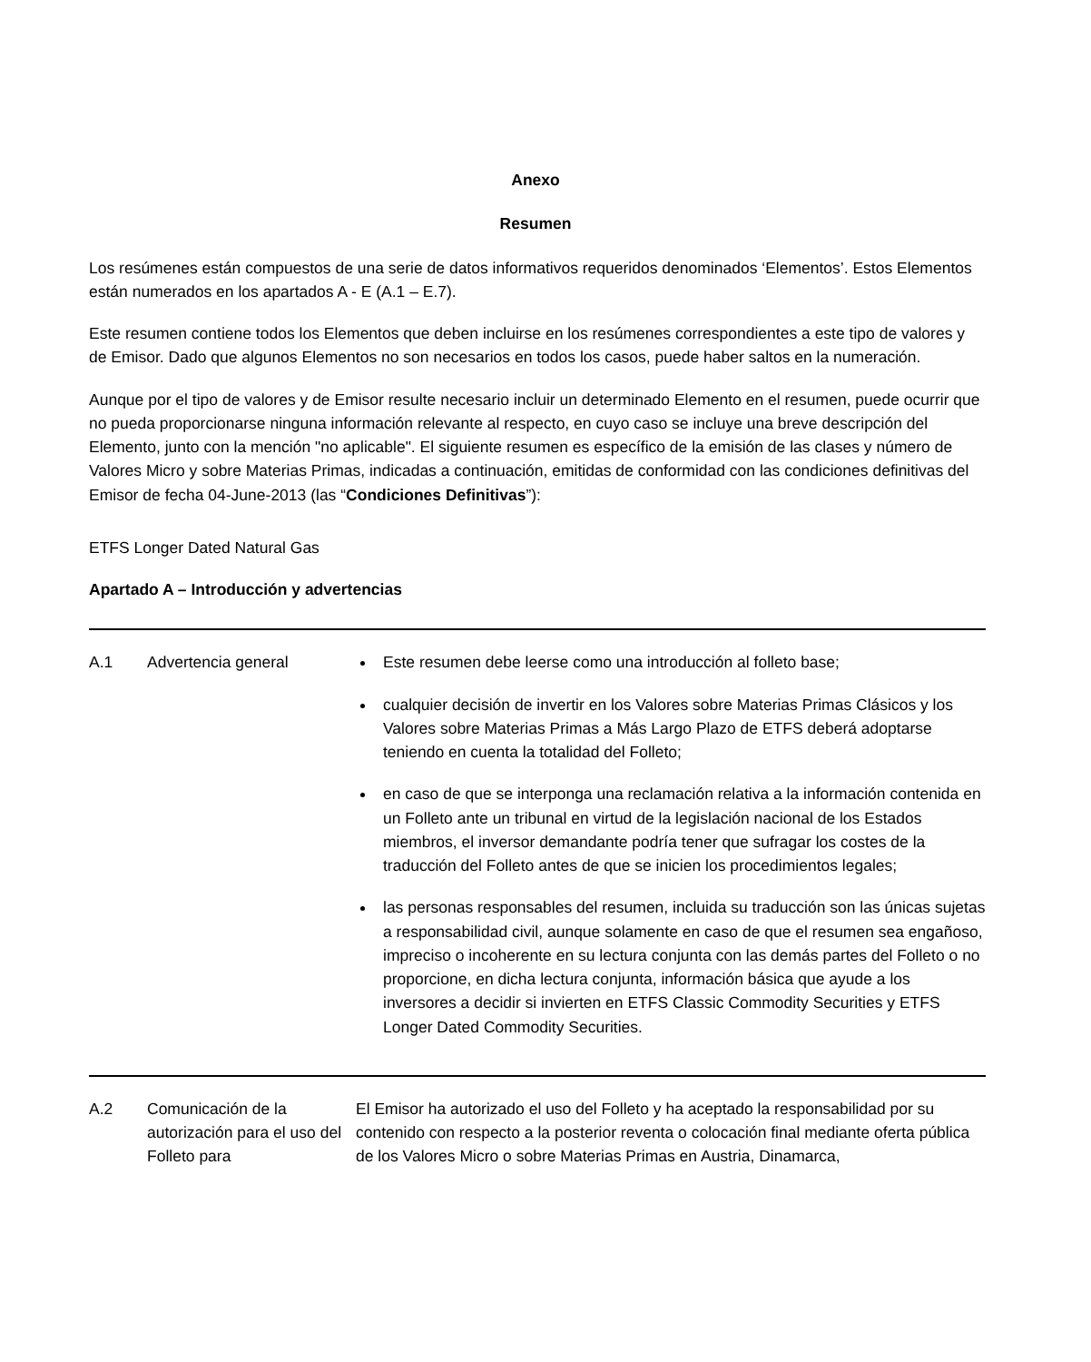Anexo
Resumen
Los resúmenes están compuestos de una serie de datos informativos requeridos denominados ‘Elementos’. Estos Elementos están numerados en los apartados A - E (A.1 – E.7).
Este resumen contiene todos los Elementos que deben incluirse en los resúmenes correspondientes a este tipo de valores y de Emisor. Dado que algunos Elementos no son necesarios en todos los casos, puede haber saltos en la numeración.
Aunque por el tipo de valores y de Emisor resulte necesario incluir un determinado Elemento en el resumen, puede ocurrir que no pueda proporcionarse ninguna información relevante al respecto, en cuyo caso se incluye una breve descripción del Elemento, junto con la mención "no aplicable". El siguiente resumen es específico de la emisión de las clases y número de Valores Micro y sobre Materias Primas, indicadas a continuación, emitidas de conformidad con las condiciones definitivas del Emisor de fecha 04-June-2013 (las “Condiciones Definitivas”):
ETFS Longer Dated Natural Gas
Apartado A – Introducción y advertencias
| A.1 | Advertencia general | Este resumen debe leerse como una introducción al folleto base; cualquier decisión de invertir en los Valores sobre Materias Primas Clásicos y los Valores sobre Materias Primas a Más Largo Plazo de ETFS deberá adoptarse teniendo en cuenta la totalidad del Folleto; en caso de que se interponga una reclamación relativa a la información contenida en un Folleto ante un tribunal en virtud de la legislación nacional de los Estados miembros, el inversor demandante podría tener que sufragar los costes de la traducción del Folleto antes de que se inicien los procedimientos legales; las personas responsables del resumen, incluida su traducción son las únicas sujetas a responsabilidad civil, aunque solamente en caso de que el resumen sea engañoso, impreciso o incoherente en su lectura conjunta con las demás partes del Folleto o no proporcione, en dicha lectura conjunta, información básica que ayude a los inversores a decidir si invierten en ETFS Classic Commodity Securities y ETFS Longer Dated Commodity Securities. |
| A.2 | Comunicación de la autorización para el uso del Folleto para | El Emisor ha autorizado el uso del Folleto y ha aceptado la responsabilidad por su contenido con respecto a la posterior reventa o colocación final mediante oferta pública de los Valores Micro o sobre Materias Primas en Austria, Dinamarca, |